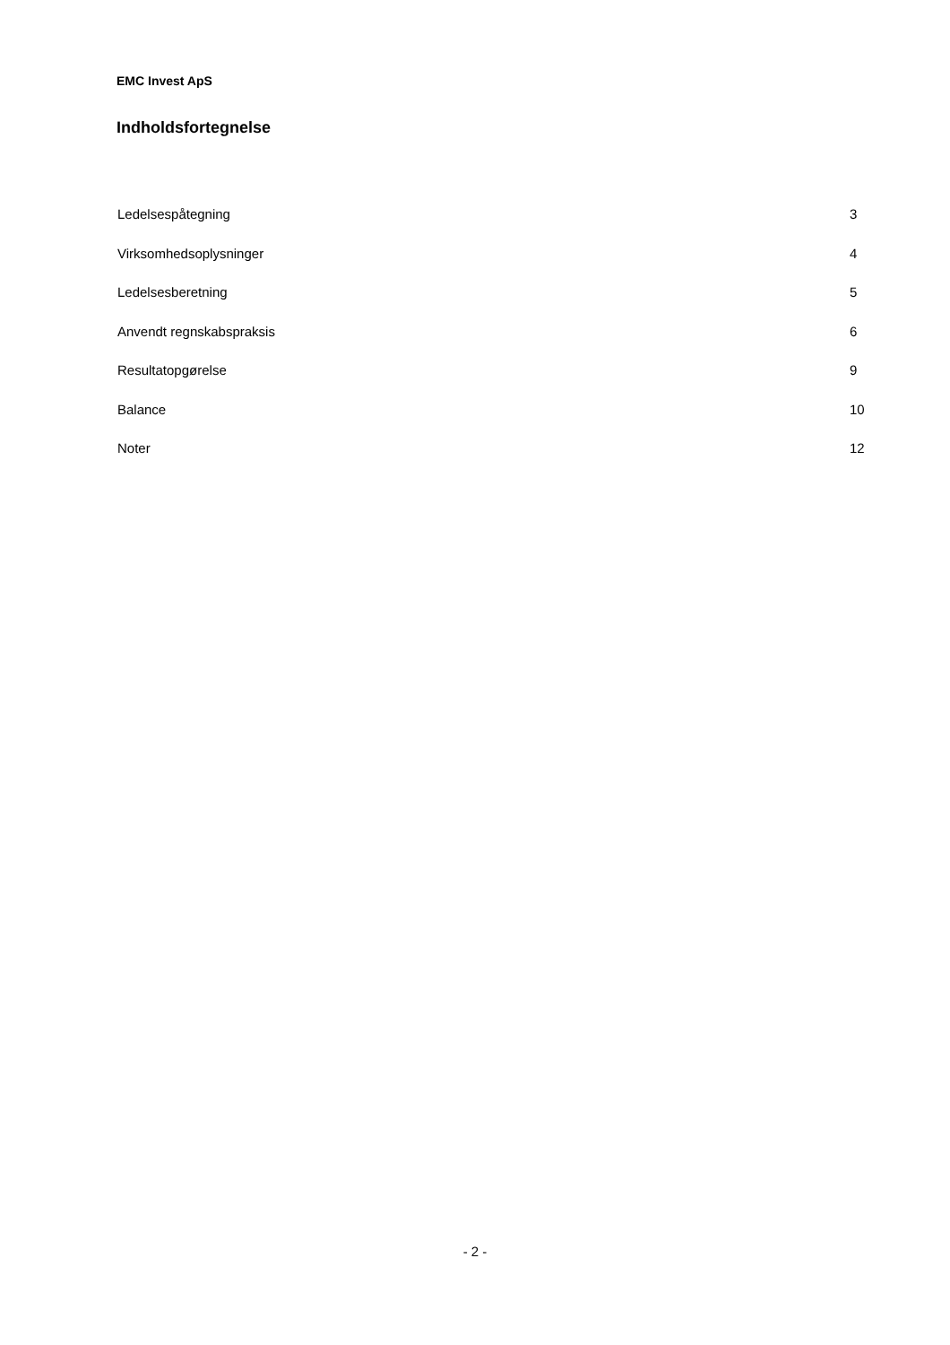EMC Invest ApS
Indholdsfortegnelse
Ledelsespåtegning 3
Virksomhedsoplysninger 4
Ledelsesberetning 5
Anvendt regnskabspraksis 6
Resultatopgørelse 9
Balance 10
Noter 12
- 2 -